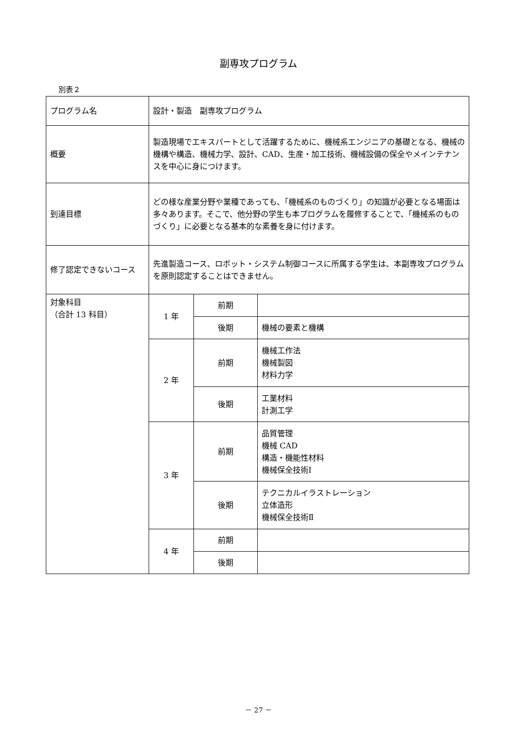副専攻プログラム
別表２
| プログラム名 | 設計・製造 副専攻プログラム | | |
| 概要 | 製造現場でエキスパートとして活躍するために、機械系エンジニアの基礎となる、機械の機構や構造、機械力学、設計、CAD、生産・加工技術、機械設備の保全やメインテナンスを中心に身につけます。 | | |
| 到達目標 | どの様な産業分野や業種であっても、「機械系のものづくり」の知識が必要となる場面は多々あります。そこで、他分野の学生も本プログラムを履修することで、「機械系のものづくり」に必要となる基本的な素養を身に付けます。 | | |
| 修了認定できないコース | 先進製造コース、ロボット・システム制御コースに所属する学生は、本副専攻プログラムを原則認定することはできません。 | | |
| 対象科目 （合計 13 科目） | 1 年 | 前期 | |
| | | 後期 | 機械の要素と機構 |
| | 2 年 | 前期 | 機械工作法 機械製図 材料力学 |
| | | 後期 | 工業材料 計測工学 |
| | 3 年 | 前期 | 品質管理 機械 CAD 構造・機能性材料 機械保全技術Ⅰ |
| | | 後期 | テクニカルイラストレーション 立体造形 機械保全技術Ⅱ |
| | 4 年 | 前期 | |
| | | 後期 | |
－ 27 －